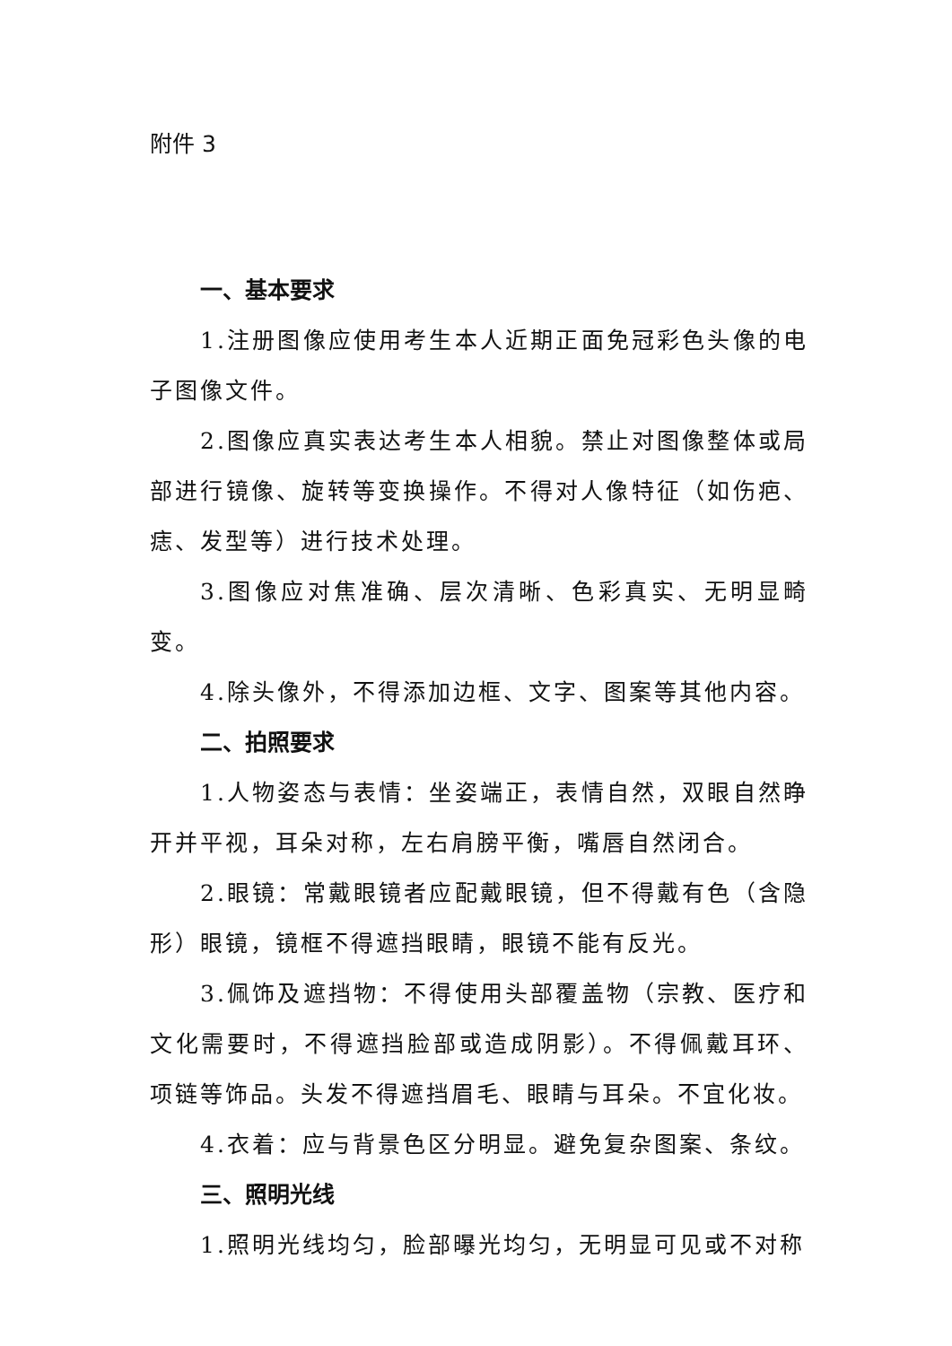附件 3
一、基本要求
1.注册图像应使用考生本人近期正面免冠彩色头像的电子图像文件。
2.图像应真实表达考生本人相貌。禁止对图像整体或局部进行镜像、旋转等变换操作。不得对人像特征（如伤疤、痣、发型等）进行技术处理。
3.图像应对焦准确、层次清晰、色彩真实、无明显畸变。
4.除头像外，不得添加边框、文字、图案等其他内容。
二、拍照要求
1.人物姿态与表情：坐姿端正，表情自然，双眼自然睁开并平视，耳朵对称，左右肩膀平衡，嘴唇自然闭合。
2.眼镜：常戴眼镜者应配戴眼镜，但不得戴有色（含隐形）眼镜，镜框不得遮挡眼睛，眼镜不能有反光。
3.佩饰及遮挡物：不得使用头部覆盖物（宗教、医疗和文化需要时，不得遮挡脸部或造成阴影）。不得佩戴耳环、项链等饰品。头发不得遮挡眉毛、眼睛与耳朵。不宜化妆。
4.衣着：应与背景色区分明显。避免复杂图案、条纹。
三、照明光线
1.照明光线均匀，脸部曝光均匀，无明显可见或不对称